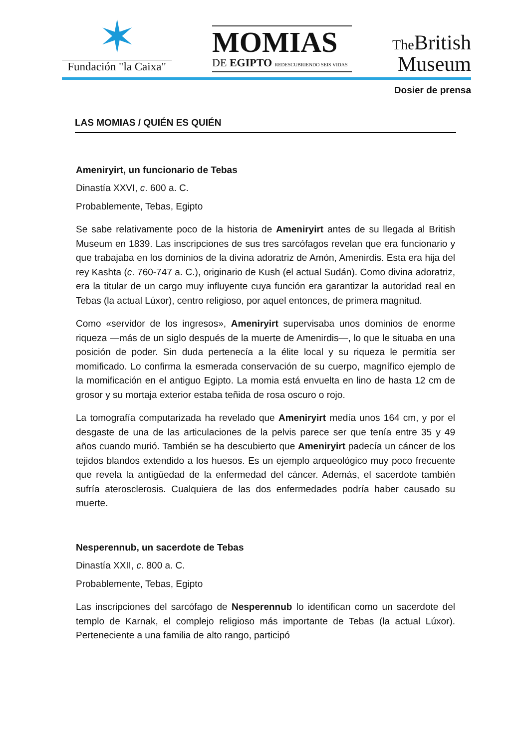✶
Fundación "la Caixa"
MOMIAS
DE EGIPTO REDESCUBRIENDO SEIS VIDAS
The British
Museum
Dosier de prensa
LAS MOMIAS / QUIÉN ES QUIÉN
Ameniryirt, un funcionario de Tebas
Dinastía XXVI, c. 600 a. C.
Probablemente, Tebas, Egipto
Se sabe relativamente poco de la historia de Ameniryirt antes de su llegada al British Museum en 1839. Las inscripciones de sus tres sarcófagos revelan que era funcionario y que trabajaba en los dominios de la divina adoratriz de Amón, Amenirdis. Esta era hija del rey Kashta (c. 760-747 a. C.), originario de Kush (el actual Sudán). Como divina adoratriz, era la titular de un cargo muy influyente cuya función era garantizar la autoridad real en Tebas (la actual Lúxor), centro religioso, por aquel entonces, de primera magnitud.
Como «servidor de los ingresos», Ameniryirt supervisaba unos dominios de enorme riqueza —más de un siglo después de la muerte de Amenirdis—, lo que le situaba en una posición de poder. Sin duda pertenecía a la élite local y su riqueza le permitía ser momificado. Lo confirma la esmerada conservación de su cuerpo, magnífico ejemplo de la momificación en el antiguo Egipto. La momia está envuelta en lino de hasta 12 cm de grosor y su mortaja exterior estaba teñida de rosa oscuro o rojo.
La tomografía computarizada ha revelado que Ameniryirt medía unos 164 cm, y por el desgaste de una de las articulaciones de la pelvis parece ser que tenía entre 35 y 49 años cuando murió. También se ha descubierto que Ameniryirt padecía un cáncer de los tejidos blandos extendido a los huesos. Es un ejemplo arqueológico muy poco frecuente que revela la antigüedad de la enfermedad del cáncer. Además, el sacerdote también sufría aterosclerosis. Cualquiera de las dos enfermedades podría haber causado su muerte.
Nesperennub, un sacerdote de Tebas
Dinastía XXII, c. 800 a. C.
Probablemente, Tebas, Egipto
Las inscripciones del sarcófago de Nesperennub lo identifican como un sacerdote del templo de Karnak, el complejo religioso más importante de Tebas (la actual Lúxor). Perteneciente a una familia de alto rango, participó